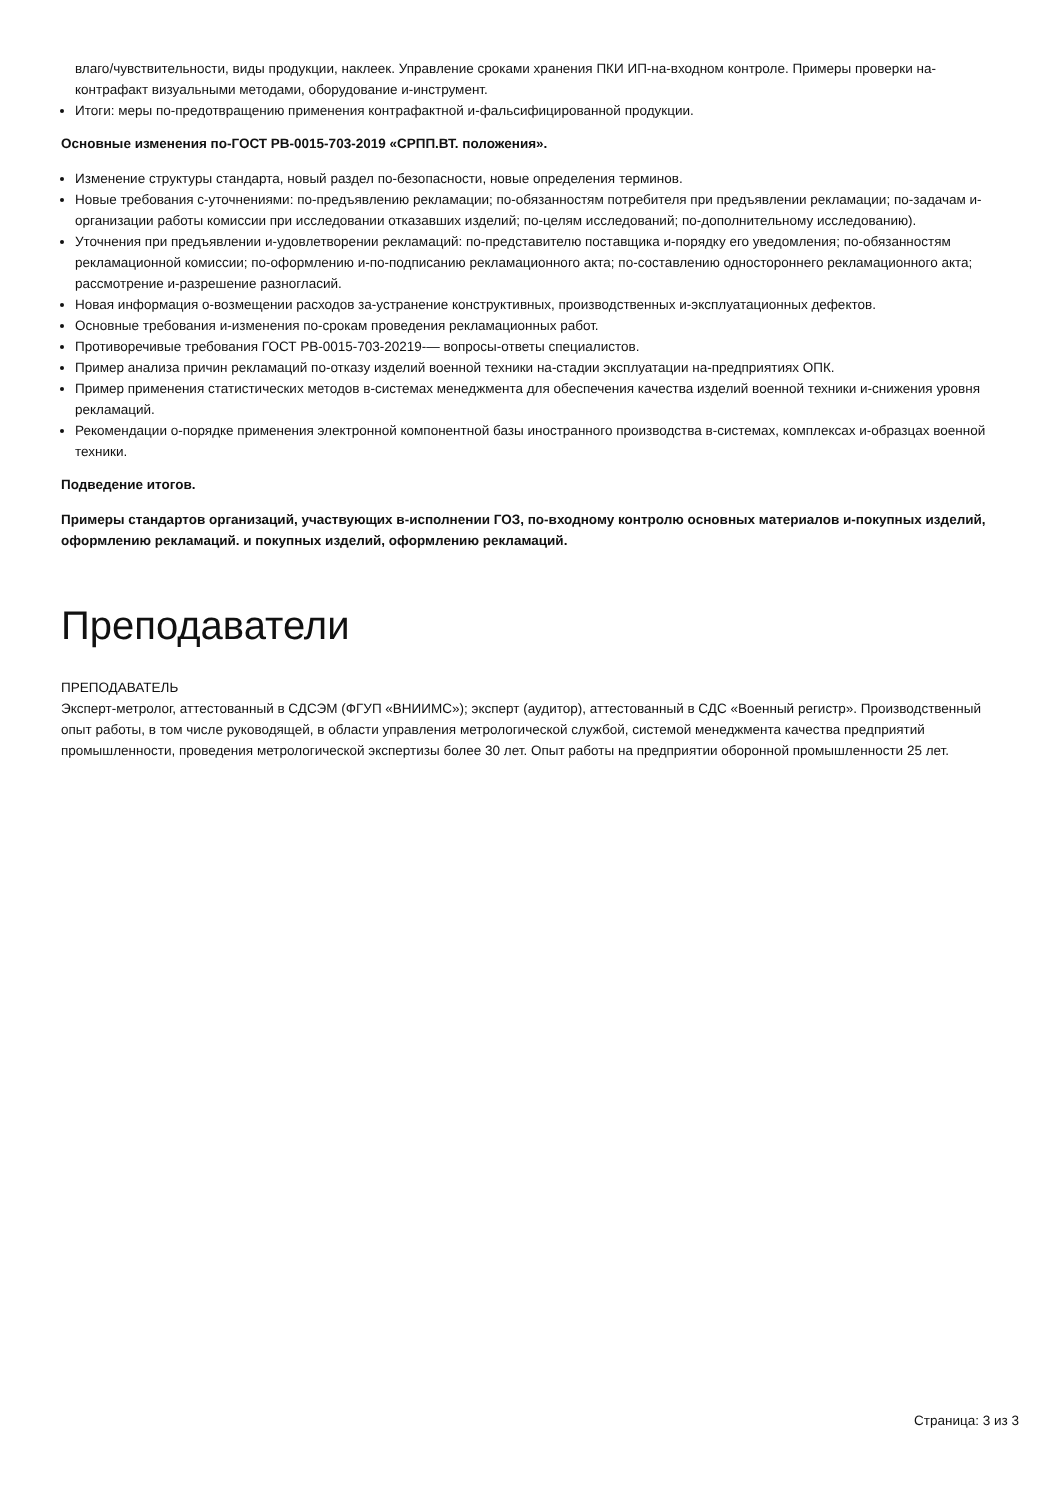влаго/чувствительности, виды продукции, наклеек. Управление сроками хранения ПКИ ИП-на-входном контроле. Примеры проверки на-контрафакт визуальными методами, оборудование и-инструмент.
Итоги: меры по-предотвращению применения контрафактной и-фальсифицированной продукции.
Основные изменения по-ГОСТ РВ-0015-703-2019 «СРПП.ВТ. положения».
Изменение структуры стандарта, новый раздел по-безопасности, новые определения терминов.
Новые требования с-уточнениями: по-предъявлению рекламации; по-обязанностям потребителя при предъявлении рекламации; по-задачам и-организации работы комиссии при исследовании отказавших изделий; по-целям исследований; по-дополнительному исследованию).
Уточнения при предъявлении и-удовлетворении рекламаций: по-представителю поставщика и-порядку его уведомления; по-обязанностям рекламационной комиссии; по-оформлению и-по-подписанию рекламационного акта; по-составлению одностороннего рекламационного акта; рассмотрение и-разрешение разногласий.
Новая информация о-возмещении расходов за-устранение конструктивных, производственных и-эксплуатационных дефектов.
Основные требования и-изменения по-срокам проведения рекламационных работ.
Противоречивые требования ГОСТ РВ-0015-703-20219-— вопросы-ответы специалистов.
Пример анализа причин рекламаций по-отказу изделий военной техники на-стадии эксплуатации на-предприятиях ОПК.
Пример применения статистических методов в-системах менеджмента для обеспечения качества изделий военной техники и-снижения уровня рекламаций.
Рекомендации о-порядке применения электронной компонентной базы иностранного производства в-системах, комплексах и-образцах военной техники.
Подведение итогов.
Примеры стандартов организаций, участвующих в-исполнении ГОЗ, по-входному контролю основных материалов и-покупных изделий, оформлению рекламаций. и покупных изделий, оформлению рекламаций.
Преподаватели
ПРЕПОДАВАТЕЛЬ
Эксперт-метролог, аттестованный в СДСЭМ (ФГУП «ВНИИМС»); эксперт (аудитор), аттестованный в СДС «Военный регистр». Производственный опыт работы, в том числе руководящей, в области управления метрологической службой, системой менеджмента качества предприятий промышленности, проведения метрологической экспертизы более 30 лет. Опыт работы на предприятии оборонной промышленности 25 лет.
Страница: 3 из 3